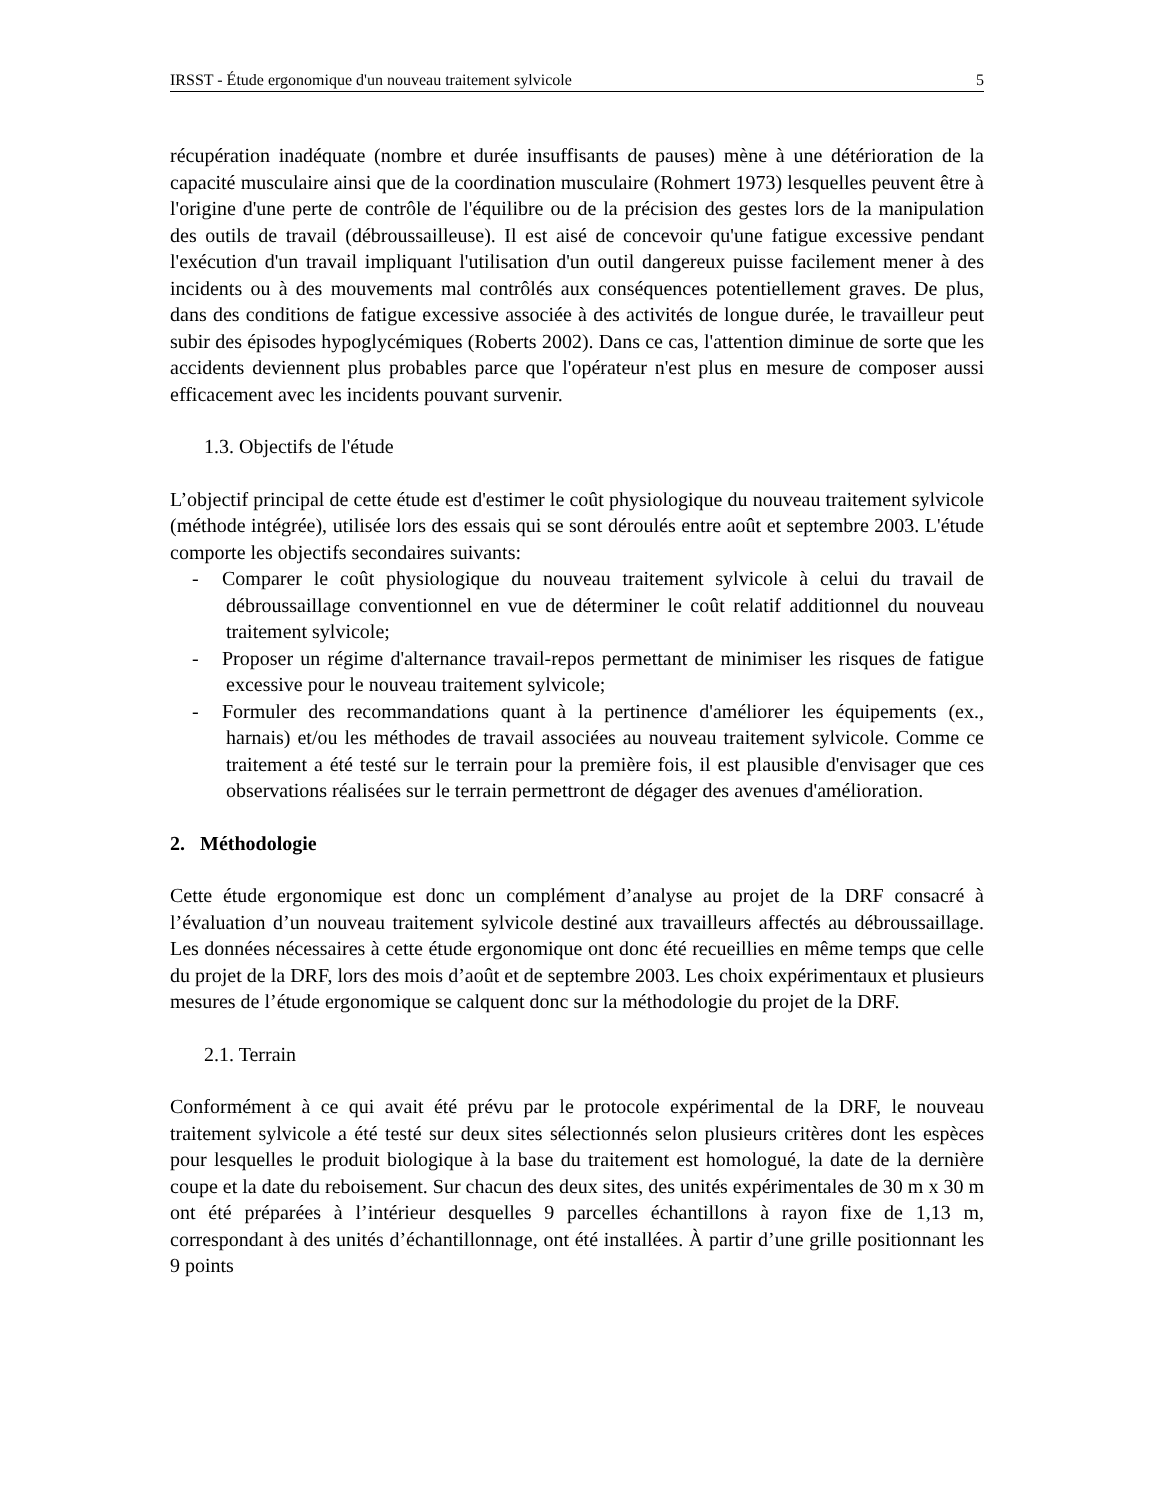IRSST - Étude ergonomique d'un nouveau traitement sylvicole 5
récupération inadéquate (nombre et durée insuffisants de pauses) mène à une détérioration de la capacité musculaire ainsi que de la coordination musculaire (Rohmert 1973) lesquelles peuvent être à l'origine d'une perte de contrôle de l'équilibre ou de la précision des gestes lors de la manipulation des outils de travail (débroussailleuse). Il est aisé de concevoir qu'une fatigue excessive pendant l'exécution d'un travail impliquant l'utilisation d'un outil dangereux puisse facilement mener à des incidents ou à des mouvements mal contrôlés aux conséquences potentiellement graves. De plus, dans des conditions de fatigue excessive associée à des activités de longue durée, le travailleur peut subir des épisodes hypoglycémiques (Roberts 2002). Dans ce cas, l'attention diminue de sorte que les accidents deviennent plus probables parce que l'opérateur n'est plus en mesure de composer aussi efficacement avec les incidents pouvant survenir.
1.3. Objectifs de l'étude
L’objectif principal de cette étude est d'estimer le coût physiologique du nouveau traitement sylvicole (méthode intégrée), utilisée lors des essais qui se sont déroulés entre août et septembre 2003. L'étude comporte les objectifs secondaires suivants:
- Comparer le coût physiologique du nouveau traitement sylvicole à celui du travail de débroussaillage conventionnel en vue de déterminer le coût relatif additionnel du nouveau traitement sylvicole;
- Proposer un régime d'alternance travail-repos permettant de minimiser les risques de fatigue excessive pour le nouveau traitement sylvicole;
- Formuler des recommandations quant à la pertinence d'améliorer les équipements (ex., harnais) et/ou les méthodes de travail associées au nouveau traitement sylvicole. Comme ce traitement a été testé sur le terrain pour la première fois, il est plausible d'envisager que ces observations réalisées sur le terrain permettront de dégager des avenues d'amélioration.
2. Méthodologie
Cette étude ergonomique est donc un complément d’analyse au projet de la DRF consacré à l’évaluation d’un nouveau traitement sylvicole destiné aux travailleurs affectés au débroussaillage. Les données nécessaires à cette étude ergonomique ont donc été recueillies en même temps que celle du projet de la DRF, lors des mois d’août et de septembre 2003. Les choix expérimentaux et plusieurs mesures de l’étude ergonomique se calquent donc sur la méthodologie du projet de la DRF.
2.1. Terrain
Conformément à ce qui avait été prévu par le protocole expérimental de la DRF, le nouveau traitement sylvicole a été testé sur deux sites sélectionnés selon plusieurs critères dont les espèces pour lesquelles le produit biologique à la base du traitement est homologué, la date de la dernière coupe et la date du reboisement. Sur chacun des deux sites, des unités expérimentales de 30 m x 30 m ont été préparées à l’intérieur desquelles 9 parcelles échantillons à rayon fixe de 1,13 m, correspondant à des unités d’échantillonnage, ont été installées. À partir d’une grille positionnant les 9 points